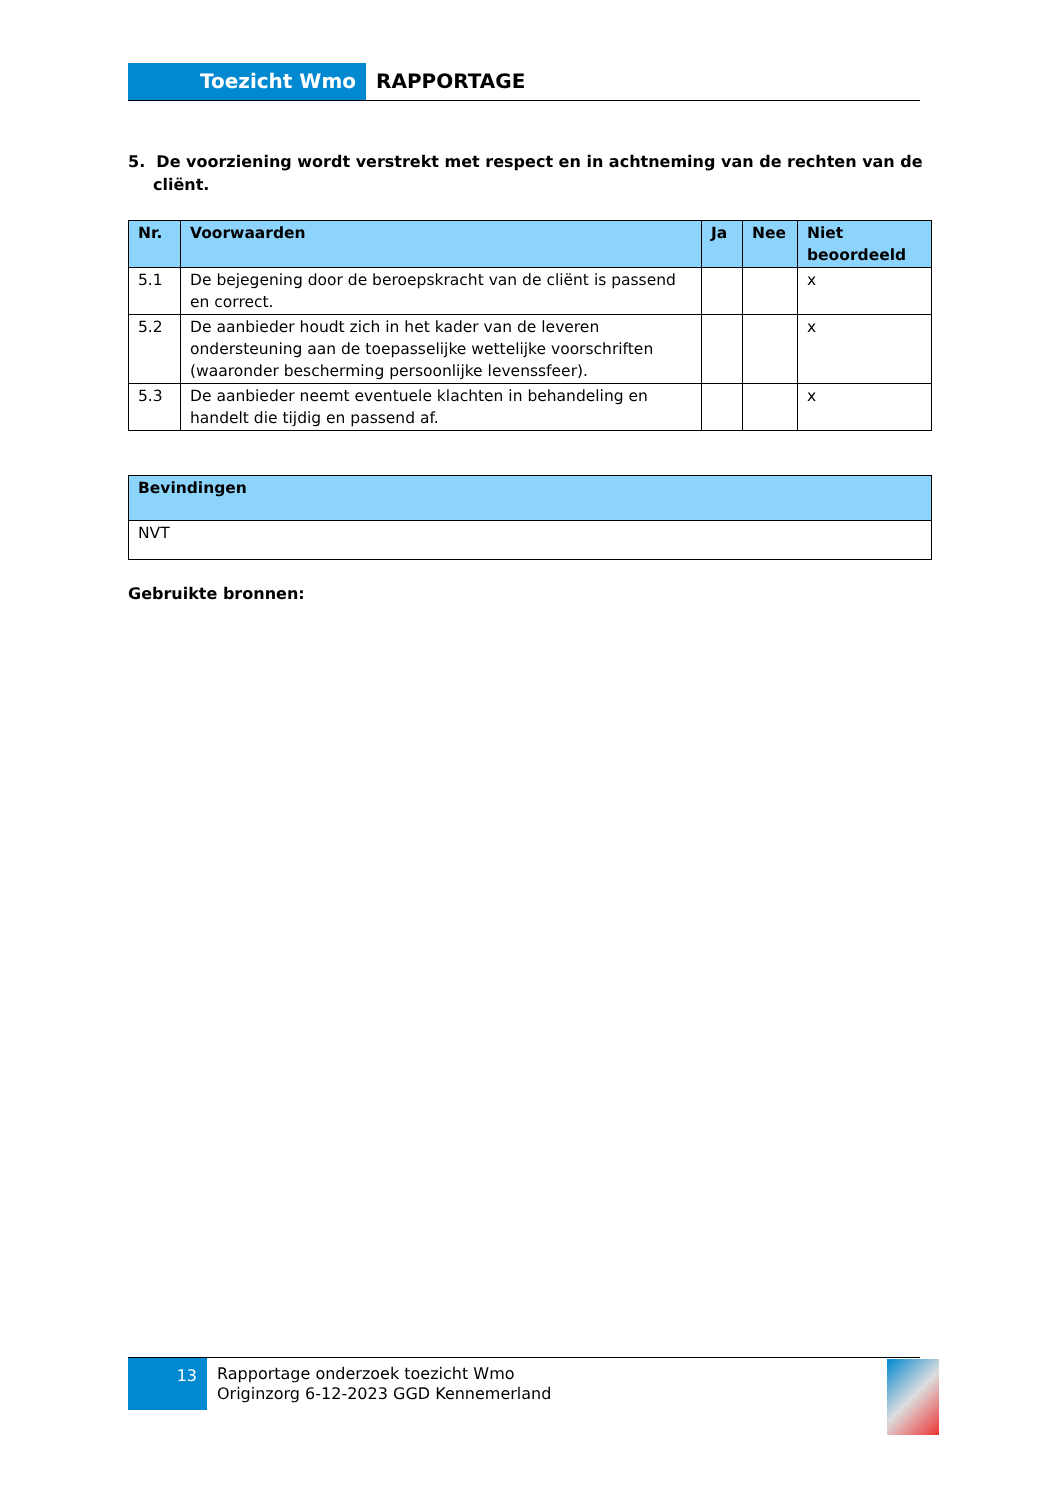Toezicht Wmo RAPPORTAGE
5. De voorziening wordt verstrekt met respect en in achtneming van de rechten van de cliënt.
| Nr. | Voorwaarden | Ja | Nee | Niet beoordeeld |
| --- | --- | --- | --- | --- |
| 5.1 | De bejegening door de beroepskracht van de cliënt is passend en correct. | | | x |
| 5.2 | De aanbieder houdt zich in het kader van de leveren ondersteuning aan de toepasselijke wettelijke voorschriften (waaronder bescherming persoonlijke levenssfeer). | | | x |
| 5.3 | De aanbieder neemt eventuele klachten in behandeling en handelt die tijdig en passend af. | | | x |
| Bevindingen |
| --- |
| NVT |
Gebruikte bronnen:
13
Rapportage onderzoek toezicht Wmo
Originzorg 6-12-2023 GGD Kennemerland